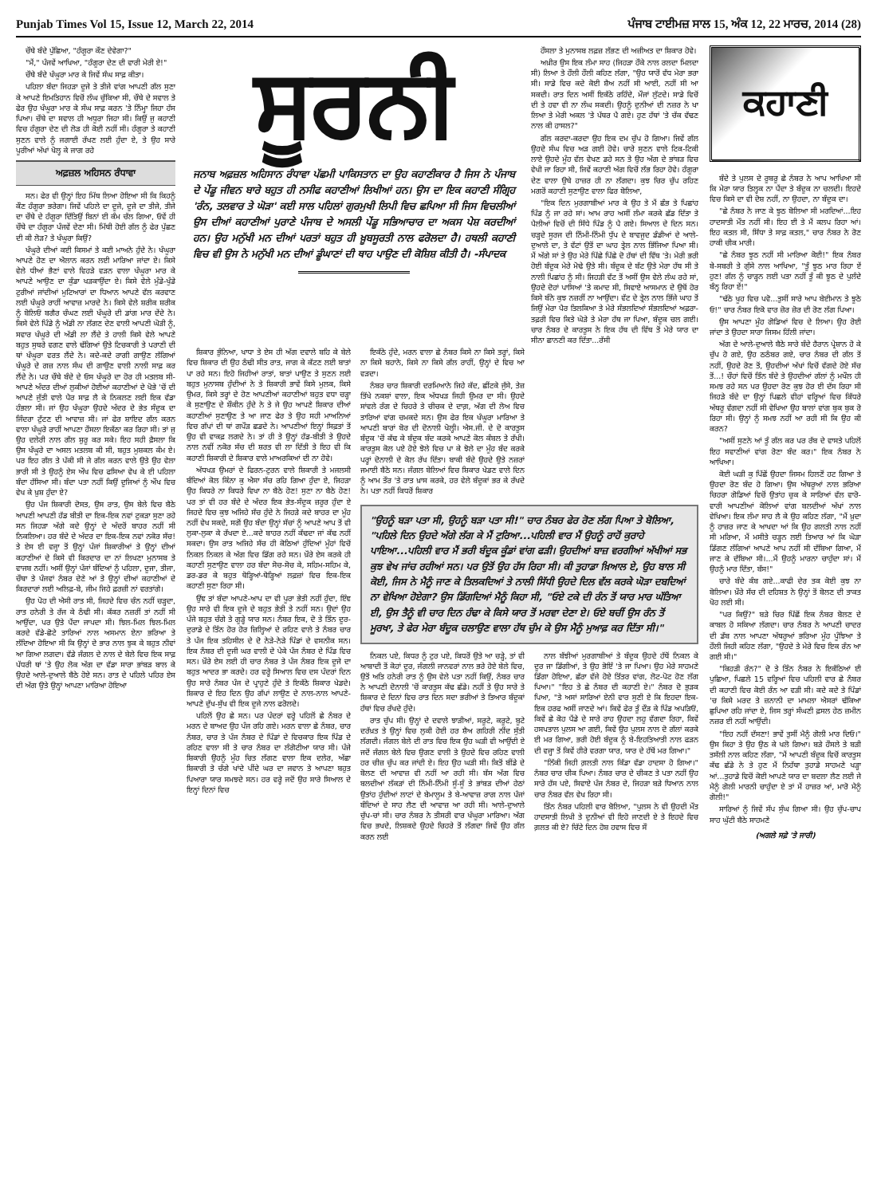Punjab Times Vol 15, Issue 12, March 22, 2014 ਪੰਜਾਬ ਟਾਈਮਜ਼ ਸਾਲ 15, ਅੰਕ 12, 22 ਮਾਰਚ, 2014 (28)
ਚੌਥੇ ਬੰਦੇ ਪੁੱਛਿਆ, "ਹੰਗੂਰਾ ਕੌਣ ਦੇਵੇਗਾ?"
"ਮੈਂ," ਪੰਜਵੇਂ ਆਖਿਆ, "ਹੰਗੂਰਾ ਦੇਣ ਦੀ ਵਾਰੀ ਮੇਰੀ ਏ!"
ਚੌਥੇ ਬੰਦੇ ਖੰਘੂਰਾ ਮਾਰ ਕੇ ਜਿਵੇਂ ਸੰਘ ਸਾਫ਼ ਕੀਤਾ।
ਪਹਿਲਾ ਬੰਦਾ ਜਿਹੜਾ ਦੂਜੇ ਤੇ ਤੀਜੇ ਵਾਂਗ ਆਪਣੀ ਗੱਲ ਸੁਣਾ ਕੇ ਆਪਣੇ ਇਮਤਿਹਾਨ ਵਿਚੋਂ ਲੰਘ ਚੁੱਕਿਆ ਸੀ, ਚੌਥੇ ਦੇ ਸਵਾਲ ਤੇ ਫੇਰ ਉਹ ਖੰਘੂਰਾ ਮਾਰ ਕੇ ਸੰਘ ਸਾਫ਼ ਕਰਨ 'ਤੇ ਨਿੰਮ੍ਹਾ ਜਿਹਾ ਹੱਸ ਪਿਆ। ਚੌਥੇ ਦਾ ਸਵਾਲ ਹੀ ਅਧੂਰਾ ਜਿਹਾ ਸੀ। ਕਿਉਂ ਜੁ ਕਹਾਣੀ ਵਿਚ ਹੰਗੂਰਾ ਦੇਣ ਦੀ ਲੋੜ ਹੀ ਕੋਈ ਨਹੀਂ ਸੀ। ਹੰਗੂਰਾ ਤੇ ਕਹਾਣੀ ਸੁਣਨ ਵਾਲੇ ਨੂੰ ਜਗਾਈ ਰੱਖਣ ਲਈ ਹੁੰਦਾ ਏ, ਤੇ ਉਹ ਸਾਰੇ ਪੂਰੀਆਂ ਅੱਖਾਂ ਖੋਲ੍ਹ ਕੇ ਜਾਗ ਰਹੇ
ਅਫ਼ਜ਼ਲ ਅਹਿਸਨ ਰੰਧਾਵਾ
ਸਨ। ਫੇਰ ਵੀ ਉਨ੍ਹਾਂ ਇਹ ਮਿੱਥ ਲਿਆ ਹੋਇਆ ਸੀ ਕਿ ਕਿਹਨੂੰ ਕੌਣ ਹੰਗੂਰਾ ਭਰੇਗਾ। ਜਿਵੇਂ ਪਹਿਲੇ ਦਾ ਦੂਜੇ, ਦੂਜੇ ਦਾ ਤੀਜੇ, ਤੀਜੇ ਦਾ ਚੌਥੇ ਦੇ ਹੰਗੂਰਾ ਦਿੱਤਿਉਂ ਬਿਨਾਂ ਈ ਕੰਮ ਚੱਲ ਗਿਆ, ਓਵੇਂ ਹੀ ਚੌਥੇ ਦਾ ਹੰਗੂਰਾ ਪੰਜਵੇਂ ਦੇਣਾ ਸੀ। ਮਿੱਥੀ ਹੋਈ ਗੱਲ ਨੂੰ ਫੇਰ ਪੁੱਛਣ ਦੀ ਕੀ ਲੋੜ? ਤੇ ਖੰਘੂਰਾ ਕਿਉਂ?
ਖੰਘੂਰੇ ਦੀਆਂ ਕਈ ਕਿਸਮਾਂ ਤੇ ਕਈ ਮਾਅਨੇ ਹੁੰਦੇ ਨੇ। ਖੰਘੂਰਾ ਆਪਣੇ ਹੋਣ ਦਾ ਐਲਾਨ ਕਰਨ ਲਈ ਮਾਰਿਆ ਜਾਂਦਾ ਏ। ਕਿਸੇ ਵੇਲੇ ਧੀਆਂ ਭੈਣਾਂ ਵਾਲੇ ਵਿਹੜੇ ਵੜਨ ਵਾਲਾ ਖੰਘੂਰਾ ਮਾਰ ਕੇ ਆਪਣੇ ਆਉਣ ਦਾ ਕੁੰਡਾ ਖੜਕਾਉਂਦਾ ਏ। ਕਿਸੇ ਵੇਲੇ ਮੁੰਡੇ-ਖੁੰਡੇ ਟੁਰੀਆਂ ਜਾਂਦੀਆਂ ਮੁਟਿਆਰਾਂ ਦਾ ਧਿਆਨ ਆਪਣੇ ਵੱਲ ਕਰਵਾਣ ਲਈ ਖੰਘੂਰੇ ਰਾਹੀਂ ਆਵਾਜ਼ ਮਾਰਦੇ ਨੇ। ਕਿਸੇ ਵੇਲੇ ਸ਼ਰੀਕ ਸ਼ਰੀਕ ਨੂੰ ਬੋਲਿਓਂ ਬਗੈਰ ਚੰਘਣ ਲਈ ਖੰਘੂਰੇ ਦੀ ਡਾਂਗ ਮਾਰ ਦੇਂਦੇ ਨੇ। ਕਿਸੇ ਵੇਲੇ ਪਿੰਡੇ ਨੂੰ ਅੱਡੀ ਨਾ ਲੱਗਣ ਦੇਣ ਵਾਲੀ ਆਪਣੀ ਘੋੜੀ ਨੂੰ, ਸਵਾਰ ਖੰਘੂਰੇ ਦੀ ਅੱਡੀ ਲਾ ਲੈਂਦੇ ਤੇ ਹਾਲੀ ਕਿਸੇ ਵੇਲੇ ਆਪਣੇ ਬਹੁਤ ਸੁਥਰੇ ਵਗਣ ਵਾਲੇ ਢੱਗਿਆਂ ਉਤੇ ਟਿਚਕਾਰੀ ਤੇ ਪਰਾਣੀ ਦੀ ਥਾਂ ਖੰਘੂਰਾ ਵਰਤ ਲੈਂਦੇ ਨੇ। ਕਦੇ-ਕਦੇ ਰਾਗੀ ਗਾਉਣ ਲੱਗਿਆਂ ਖੰਘੂਰੇ ਦੇ ਗਜ਼ ਨਾਲ ਸੰਘ ਦੀ ਗਾਉਣ ਵਾਲੀ ਨਾਲੀ ਸਾਫ਼ ਕਰ ਲੈਂਦੇ ਨੇ। ਪਰ ਚੌਥੇ ਬੰਦੇ ਦੇ ਓਸ ਖੰਘੂਰੇ ਦਾ ਹੋਰ ਹੀ ਮਤਲਬ ਸੀ-ਆਪਣੇ ਅੰਦਰ ਦੀਆਂ ਲੁਕੀਆਂ ਹੋਈਆਂ ਕਹਾਣੀਆਂ ਦੇ ਖੋਭੇ 'ਚੋਂ ਦੀ ਆਪਣੇ ਜੁੱਤੀ ਵਾਲੇ ਪੈਰ ਸਾਫ਼ ਲੈ ਕੇ ਨਿਕਲਣ ਲਈ ਇਕ ਵੱਡਾ ਹੰਭਲਾ ਸੀ। ਜਾਂ ਉਹ ਖੰਘੂਰਾ ਉਹਦੇ ਅੰਦਰ ਦੇ ਭੇਤ ਸੰਦੂਕ ਦਾ ਜਿੰਦਰਾ ਟੁੱਟਣ ਦੀ ਆਵਾਜ਼ ਸੀ। ਜਾਂ ਫੇਰ ਸ਼ਾਇਦ ਗੱਲ ਕਰਨ ਵਾਲਾ ਖੰਘੂਰੇ ਰਾਹੀਂ ਆਪਣਾ ਹੌਸਲਾ ਇਕੱਠਾ ਕਰ ਰਿਹਾ ਸੀ। ਤਾਂ ਜੁ ਉਹ ਦਲੇਰੀ ਨਾਲ ਗੱਲ ਸ਼ੁਰੂ ਕਰ ਸਕੇ। ਇਹ ਸਹੀ ਫ਼ੈਸਲਾ ਕਿ ਉਸ ਖੰਘੂਰੇ ਦਾ ਅਸਲ ਮਤਲਬ ਕੀ ਸੀ, ਬਹੁਤ ਮੁਸ਼ਕਲ ਕੰਮ ਏ। ਪਰ ਇਹ ਗੱਲ ਤੇ ਪੱਕੀ ਸੀ ਜੇ ਗੱਲ ਕਰਨ ਵਾਲੇ ਉਤੇ ਉਹ ਵੇਲਾ ਭਾਰੀ ਸੀ ਤੇ ਉਹਨੂੰ ਏਸ ਔਖ ਵਿਚ ਫਸਿਆ ਵੇਖ ਕੇ ਈ ਪਹਿਲਾ ਬੰਦਾ ਹੱਸਿਆ ਸੀ। ਬੰਦਾ ਪਤਾ ਨਹੀਂ ਕਿਉਂ ਦੂਜਿਆਂ ਨੂੰ ਔਖ ਵਿਚ ਵੇਖ ਕੇ ਖ਼ੁਸ਼ ਹੁੰਦਾ ਏ?
ਉਹ ਪੰਜ ਸ਼ਿਕਾਰੀ ਦੋਸਤ, ਉਸ ਰਾਤ, ਉਸ ਬੇਲੇ ਵਿਚ ਬੈਠੇ ਆਪਣੀ ਆਪਣੀ ਹੱਡ ਬੀਤੀ ਦਾ ਇਕ-ਇਕ ਨਵਾਂ ਟੁਕੜਾ ਸੁਣਾ ਰਹੇ ਸਨ ਜਿਹੜਾ ਅੱਗੇ ਕਦੇ ਉਨ੍ਹਾਂ ਦੇ ਅੰਦਰੋਂ ਬਾਹਰ ਨਹੀਂ ਸੀ ਨਿਕਲਿਆ। ਹਰ ਬੰਦੇ ਦੇ ਅੰਦਰ ਦਾ ਇਕ-ਇਕ ਨਵਾਂ ਨਕੋਰ ਸੱਚ! ਤੇ ਏਸ ਈ ਵਜ੍ਹਾ ਤੋਂ ਉਨ੍ਹਾਂ ਪੰਜਾਂ ਸ਼ਿਕਾਰੀਆਂ ਤੇ ਉਨ੍ਹਾਂ ਦੀਆਂ ਕਹਾਣੀਆਂ ਦੇ ਕਿਸੇ ਵੀ ਕਿਰਦਾਰ ਦਾ ਨਾਂ ਲਿਖਣਾ ਮੁਨਾਸਬ ਤੇ ਵਾਜਬ ਨਹੀਂ। ਅਸੀਂ ਉਨ੍ਹਾਂ ਪੰਜਾਂ ਬੰਦਿਆਂ ਨੂੰ ਪਹਿਲਾ, ਦੂਜਾ, ਤੀਜਾ, ਚੌਥਾ ਤੇ ਪੰਜਵਾਂ ਨੰਬਰ ਦੇਣੇ ਆਂ ਤੇ ਉਨ੍ਹਾਂ ਦੀਆਂ ਕਹਾਣੀਆਂ ਦੇ ਕਿਰਦਾਰਾਂ ਲਈ ਅਲਿਫ਼-ਬੇ, ਜੀਮ ਜਿਹੇ ਫ਼ਰਜ਼ੀ ਨਾਂ ਵਰਤਾਂਗੇ।
ਉਹ ਪੋਹ ਦੀ ਐਸੀ ਰਾਤ ਸੀ, ਜਿਹਦੇ ਵਿਚ ਚੰਨ ਨਹੀਂ ਚੜ੍ਹਦਾ, ਰਾਤ ਹਨੇਰੀ ਤੇ ਰੱਜ ਕੇ ਠੰਢੀ ਸੀ। ਕੱਕਰ ਨਜ਼ਰੀਂ ਤਾਂ ਨਹੀਂ ਸੀ ਆਉਂਦਾ, ਪਰ ਉਤੇ ਪੈਂਦਾ ਜਾਪਦਾ ਸੀ। ਝਿਲ-ਮਿਲ ਝਿਲ-ਮਿਲ ਕਰਦੇ ਵੱਡੇ-ਛੋਟੇ ਤਾਰਿਆਂ ਨਾਲ ਅਸਮਾਨ ਏਨਾ ਭਰਿਆ ਤੇ ਲੱਦਿਆ ਹੋਇਆ ਸੀ ਕਿ ਉਨ੍ਹਾਂ ਦੇ ਭਾਰ ਨਾਲ ਝੁਕ ਕੇ ਬਹੁਤ ਨੀਵਾਂ ਆ ਗਿਆ ਲਗਦਾ। ਵੱਡੇ ਜੰਗਲ ਦੇ ਨਾਲ ਦੇ ਬੇਲੇ ਵਿਚ ਇਕ ਸਾਫ਼ ਪੱਧਰੀ ਥਾਂ 'ਤੇ ਉਹ ਲੋਕ ਅੱਗ ਦਾ ਵੱਡਾ ਸਾਰਾ ਭਾਂਬੜ ਬਾਲ ਕੇ ਉਹਦੇ ਆਲੇ-ਦੁਆਲੇ ਬੈਠੇ ਹੋਏ ਸਨ। ਰਾਤ ਦੇ ਪਹਿਲੇ ਪਹਿਰ ਏਸ ਦੀ ਅੱਗ ਉਤੇ ਉਨ੍ਹਾਂ ਆਪਣਾ ਮਾਰਿਆ ਹੋਇਆ
ਸੂਰਨੀ
ਜਨਾਬ ਅਫ਼ਜ਼ਲ ਅਹਿਸਾਨ ਰੰਧਾਵਾ ਪੱਛਮੀ ਪਾਕਿਸਤਾਨ ਦਾ ਉਹ ਕਹਾਣੀਕਾਰ ਹੈ ਜਿਸ ਨੇ ਪੰਜਾਬ ਦੇ ਪੇਂਡੂ ਜੀਵਨ ਬਾਰੇ ਬਹੁਤ ਹੀ ਨਸੀਫ ਕਹਾਣੀਆਂ ਲਿਖੀਆਂ ਹਨ। ਉਸ ਦਾ ਇਕ ਕਹਾਣੀ ਸੰਗ੍ਰਿਹ 'ਰੰਨ, ਤਲਵਾਰ ਤੇ ਘੋੜਾ' ਕਈ ਸਾਲ ਪਹਿਲਾਂ ਗੁਰਮੁਖੀ ਲਿਪੀ ਵਿਚ ਛਪਿਆ ਸੀ ਜਿਸ ਵਿਚਲੀਆਂ ਉਸ ਦੀਆਂ ਕਹਾਣੀਆਂ ਪੁਰਾਣੇ ਪੰਜਾਬ ਦੇ ਅਸਲੀ ਪੇਂਡੂ ਸਭਿਆਚਾਰ ਦਾ ਅਕਸ ਪੇਸ਼ ਕਰਦੀਆਂ ਹਨ। ਉਹ ਮਨੁੱਖੀ ਮਨ ਦੀਆਂ ਪਰਤਾਂ ਬਹੁਤ ਹੀ ਖ਼ੂਬਸੂਰਤੀ ਨਾਲ ਫਰੋਲਦਾ ਹੈ। ਹਥਲੀ ਕਹਾਣੀ ਵਿਚ ਵੀ ਉਸ ਨੇ ਮਨੁੱਖੀ ਮਨ ਦੀਆਂ ਡੂੰਘਾਣਾਂ ਦੀ ਥਾਹ ਪਾਉਣ ਦੀ ਕੋਸ਼ਿਸ਼ ਕੀਤੀ ਹੈ। -ਸੰਪਾਦਕ
ਹੌਸਲਾ ਤੇ ਮੁਨਾਸਬ ਲਫ਼ਜ਼ ਲੱਭਣ ਦੀ ਅਜ਼ੀਅਤ ਦਾ ਸ਼ਿਕਾਰ ਹੋਵੇ।
ਅਖ਼ੀਰ ਉਸ ਇਕ ਲੰਮਾ ਸਾਹ (ਜਿਹੜਾ ਹੌਕੇ ਨਾਲ ਰਲਦਾ ਮਿਲਦਾ ਸੀ) ਲਿਆ ਤੇ ਹੌਲੀ ਹੌਲੀ ਕਹਿਣ ਲੱਗਾ, "ਉਹ ਯਾਰੋਂ ਵੱਧ ਮੇਰਾ ਭਰਾ ਸੀ। ਸਾਡੇ ਵਿਚ ਕਦੇ ਕੋਈ ਸ਼ੈਅ ਨਹੀਂ ਸੀ ਆਈ, ਨਹੀਂ ਸੀ ਆ ਸਕਦੀ। ਰਾਤ ਦਿਨ ਅਸੀਂ ਇਕੱਠੇ ਰਹਿੰਦੇ, ਮੌਜਾਂ ਲੁੱਟਦੇ। ਸਾਡੇ ਵਿਚੋਂ ਦੀ ਤੇ ਹਵਾ ਵੀ ਨਾ ਲੰਘ ਸਕਦੀ। ਉਹਨੂੰ ਦੁਨੀਆਂ ਦੀ ਨਜ਼ਰ ਨੇ ਖਾ ਲਿਆ ਤੇ ਮੇਰੀ ਅਕਲ 'ਤੇ ਪੱਥਰ ਪੈ ਗਏ। ਹੁਣ ਹੱਥਾਂ 'ਤੇ ਚੱਕ ਵੱਢਣ ਨਾਲ ਕੀ ਹਾਸਲ?"
ਗੱਲ ਕਰਦਾ-ਕਰਦਾ ਉਹ ਇਕ ਦਮ ਚੁੱਪ ਹੋ ਗਿਆ। ਜਿਵੇਂ ਗੱਲ ਉਹਦੇ ਸੰਘ ਵਿਚ ਅੜ ਗਈ ਹੋਵੇ। ਚਾਰੇ ਸੁਣਨ ਵਾਲੇ ਟਿਕ-ਟਿਕੀ ਲਾਏ ਉਹਦੇ ਮੂੰਹ ਵੱਲ ਵੇਖਣ ਡਹੇ ਸਨ ਤੇ ਉਹ ਅੱਗ ਦੇ ਭਾਂਬੜ ਵਿਚ ਵੇਖੀ ਜਾ ਰਿਹਾ ਸੀ, ਜਿਵੇਂ ਕਹਾਣੀ ਅੱਗ ਵਿਚੋਂ ਲੱਭ ਰਿਹਾ ਹੋਵੇ। ਹੰਗੂਰਾ ਦੇਣ ਵਾਲਾ ਉਥੇ ਹਾਜ਼ਰ ਹੀ ਨਾ ਲੱਗਦਾ। ਕੁਝ ਚਿਰ ਚੁੱਪ ਰਹਿਣ ਮਗਰੋਂ ਕਹਾਣੀ ਸੁਣਾਉਣ ਵਾਲਾ ਫਿਰ ਬੋਲਿਆ,
"ਇਕ ਦਿਨ ਮੁਰਗਾਬੀਆਂ ਮਾਰ ਕੇ ਉਹ ਤੇ ਮੈਂ ਛੰਭ ਤੇ ਪਿਛਾਂਹ ਪਿੰਡ ਨੂੰ ਜਾ ਰਹੇ ਸਾਂ। ਆਮ ਰਾਹ ਅਸੀਂ ਲੰਮਾ ਕਰਕੇ ਛੱਡ ਦਿੱਤਾ ਤੇ ਪੈਲੀਆਂ ਵਿਚੋਂ ਦੀ ਸਿੱਧੇ ਪਿੰਡ ਨੂੰ ਪੈ ਗਏ। ਸਿਆਲ ਦੇ ਦਿਨ ਸਨ। ਚੜ੍ਹਦੇ ਸੂਰਜ ਦੀ ਨਿੰਮੀ-ਨਿੰਮੀ ਧੁੱਪ ਦੇ ਬਾਵਜੂਦ ਡੰਡੀਆਂ ਦੇ ਆਲੇ-ਦੁਆਲੇ ਦਾ, ਤੇ ਵੱਟਾਂ ਉਤੋਂ ਦਾ ਘਾਹ ਤ੍ਰੇਲ ਨਾਲ ਭਿੱਜਿਆ ਪਿਆ ਸੀ। ਮੈਂ ਅੱਗੇ ਸਾਂ ਤੇ ਉਹ ਮੇਰੇ ਪਿੱਛੇ ਪਿੱਛੇ ਦੋ ਹੱਥਾਂ ਦੀ ਵਿੱਥ 'ਤੇ। ਮੇਰੀ ਭਰੀ ਹੋਈ ਬੰਦੂਕ ਮੇਰੇ ਮੋਢੇ ਉਤੇ ਸੀ। ਬੰਦੂਕ ਦੇ ਬੱਟ ਉਤੇ ਮੇਰਾ ਹੱਥ ਸੀ ਤੇ ਨਾਲੀ ਪਿਛਾਂਹ ਨੂੰ ਸੀ। ਜਿਹੜੀ ਵੱਟ ਤੋਂ ਅਸੀਂ ਉਸ ਵੇਲੇ ਲੰਘ ਰਹੇ ਸਾਂ, ਉਹਦੇ ਦੋਹਾਂ ਪਾਸਿਆਂ 'ਤੇ ਕਮਾਦ ਸੀ, ਸਿਵਾਏ ਆਸਮਾਨ ਦੇ ਉਥੋਂ ਹੋਰ ਕਿਸੇ ਬੰਨੇ ਕੁਝ ਨਜ਼ਰੀਂ ਨਾ ਆਉਂਦਾ। ਵੱਟ ਦੇ ਤ੍ਰੇਲ ਨਾਲ ਭਿੱਜੇ ਘਾਹ ਤੋਂ ਜਿਉਂ ਮੇਰਾ ਪੈਰ ਤਿਲਕਿਆ ਤੇ ਮੇਰੇ ਸੰਭਲਦਿਆਂ ਸੰਭਲਦਿਆਂ ਅਫ਼ਰਾ-ਤਫ਼ਰੀ ਵਿਚ ਕਿਤੇ ਘੋੜੇ ਤੇ ਮੇਰਾ ਹੱਥ ਜਾ ਪਿਆ, ਬੰਦੂਕ ਚਲ ਗਈ। ਚਾਰ ਨੰਬਰ ਦੇ ਕਾਰਤੂਸ ਨੇ ਇਕ ਹੱਥ ਦੀ ਵਿੱਥ ਤੋਂ ਮੇਰੇ ਯਾਰ ਦਾ ਸੀਨਾ ਛਾਨਣੀ ਕਰ ਦਿੱਤਾ...ਰੱਸੀ
ਸ਼ਿਕਾਰ ਭੁੰਨਿਆ, ਖਾਧਾ ਤੇ ਏਸ ਹੀ ਅੱਗ ਦਵਾਲੇ ਬਹਿ ਕੇ ਬੇਲੇ ਵਿਚ ਸ਼ਿਕਾਰ ਦੀ ਉਹ ਠੰਢੀ ਸੀਤ ਰਾਤ, ਜਾਗ ਕੇ ਕੱਟਣ ਲਈ ਬਾਤਾਂ ਪਾ ਰਹੇ ਸਨ। ਇਹੋ ਜਿਹੀਆਂ ਰਾਤਾਂ, ਬਾਤਾਂ ਪਾਉਣ ਤੇ ਸੁਣਨ ਲਈ ਬਹੁਤ ਮੁਨਾਸਬ ਹੁੰਦੀਆਂ ਨੇ ਤੇ ਸ਼ਿਕਾਰੀ ਭਾਵੇਂ ਕਿਸੇ ਮੁਲਕ, ਕਿਸੇ ਉਮਰ, ਕਿਸੇ ਤਰ੍ਹਾਂ ਦੇ ਹੋਣ ਆਪਣੀਆਂ ਕਹਾਣੀਆਂ ਬਹੁਤ ਵਧਾ ਚੜ੍ਹਾ ਕੇ ਸੁਣਾਉਣ ਦੇ ਸ਼ੌਕੀਨ ਹੁੰਦੇ ਨੇ ਤੇ ਜੇ ਉਹ ਆਪਣੇ ਸ਼ਿਕਾਰ ਦੀਆਂ ਕਹਾਣੀਆਂ ਸੁਣਾਉਣ ਤੇ ਆ ਜਾਣ ਫੇਰ ਤੇ ਉਹ ਸਹੀ ਮਾਅਨਿਆਂ ਵਿਚ ਗੱਪਾਂ ਦੀ ਥਾਂ ਗਪੌੜ ਛਡਦੇ ਨੇ। ਆਪਣੀਆਂ ਇਨ੍ਹਾਂ ਸਿਫ਼ਤਾਂ ਤੋਂ ਉਹ ਵੀ ਵਾਕਫ਼ ਲਗਦੇ ਨੇ। ਤਾਂ ਹੀ ਤੇ ਉਨ੍ਹਾਂ ਹੱਡ-ਬੀਤੀ ਤੇ ਉਹਦੇ ਨਾਲ ਨਵੀਂ ਨਕੋਰ ਸੱਚ ਦੀ ਸ਼ਰਤ ਵੀ ਲਾ ਦਿੱਤੀ ਤੇ ਇਹ ਵੀ ਕਿ ਕਹਾਣੀ ਸ਼ਿਕਾਰੀ ਦੇ ਸ਼ਿਕਾਰ ਵਾਲੇ ਮਾਅਰਕਿਆਂ ਦੀ ਨਾ ਹੋਵੇ।
ਅੱਧਖੜ ਉਮਰਾਂ ਦੇ ਫਿਰਨ-ਟੁਰਨ ਵਾਲੇ ਸ਼ਿਕਾਰੀ ਤੇ ਮਜਲਸੀ ਬੰਦਿਆਂ ਕੋਲ ਕਿੰਨਾ ਕੁ ਐਸਾ ਸੱਚ ਰਹਿ ਗਿਆ ਹੁੰਦਾ ਏ, ਜਿਹੜਾ ਉਹ ਕਿਧਰੇ ਨਾ ਕਿਧਰੇ ਵਿਖਾ ਨਾ ਬੈਠੇ ਹੋਣ! ਸੁਣਾ ਨਾ ਬੈਠੇ ਹੋਣ! ਪਰ ਤਾਂ ਵੀ ਹਰ ਬੰਦੇ ਦੇ ਅੰਦਰ ਇਕ ਭੇਤ-ਸੰਦੂਕ ਜ਼ਰੂਰ ਹੁੰਦਾ ਏ ਜਿਹਦੇ ਵਿਚ ਕੁਝ ਅਜਿਹੇ ਸੱਚ ਹੁੰਦੇ ਨੇ ਜਿਹੜੇ ਕਦੇ ਬਾਹਰ ਦਾ ਮੂੰਹ ਨਹੀਂ ਵੇਖ ਸਕਦੇ, ਸਗੋਂ ਉਹ ਬੰਦਾ ਉਨ੍ਹਾਂ ਸੱਚਾਂ ਨੂੰ ਆਪਣੇ ਆਪ ਤੋਂ ਵੀ ਲੁਕਾ-ਲੁਕਾ ਕੇ ਰੱਖਦਾ ਏ...ਕਦੇ ਬਾਹਰ ਨਹੀਂ ਕੱਢਦਾ ਜਾਂ ਕੱਢ ਨਹੀਂ ਸਕਦਾ। ਉਸ ਰਾਤ ਅਜਿਹੇ ਸੱਚ ਹੀ ਕੋਠਿਆਂ ਹੁੰਦਿਆਂ ਮੂੰਹਾਂ ਵਿਚੋਂ ਨਿਕਲ ਨਿਕਲ ਕੇ ਅੱਗ ਵਿਚ ਡਿੱਗ ਰਹੇ ਸਨ। ਖ਼ੌਰੇ ਏਸ ਕਰਕੇ ਹੀ ਕਹਾਣੀ ਸੁਣਾਉਣ ਵਾਲਾ ਹਰ ਬੰਦਾ ਸੋਚ-ਸੋਚ ਕੇ, ਸਹਿਮ-ਸਹਿਮ ਕੇ, ਡਰ-ਡਰ ਕੇ ਬਹੁਤ ਥੋੜ੍ਹਿਆਂ-ਥੋੜ੍ਹਿਆਂ ਲਫ਼ਜ਼ਾਂ ਵਿਚ ਇਕ-ਇਕ ਕਹਾਣੀ ਸੁਣਾ ਰਿਹਾ ਸੀ।
ਉਂਞ ਤਾਂ ਬੰਦਾ ਆਪਣੇ-ਆਪ ਦਾ ਵੀ ਪੂਰਾ ਭੇਤੀ ਨਹੀਂ ਹੁੰਦਾ, ਇੰਞ ਉਹ ਸਾਰੇ ਵੀ ਇਕ ਦੂਜੇ ਦੇ ਬਹੁਤ ਭੇਤੀ ਤੇ ਨਹੀਂ ਸਨ। ਉਦਾਂ ਉਹ ਪੰਜੇ ਬਹੁਤ ਚੰਗੇ ਤੇ ਗੂੜ੍ਹੇ ਯਾਰ ਸਨ। ਨੰਬਰ ਇਕ, ਦੋ ਤੇ ਤਿੰਨ ਦੂਰ-ਦੁਰਾਡੇ ਦੇ ਤਿੰਨ ਹੋਰ ਹੋਰ ਜ਼ਿਲ੍ਹਿਆਂ ਦੇ ਰਹਿਣ ਵਾਲੇ ਤੇ ਨੰਬਰ ਚਾਰ ਤੇ ਪੰਜ ਇਕ ਤਹਿਸੀਲ ਦੇ ਦੋ ਨੇੜੇ-ਨੇੜੇ ਪਿੰਡਾਂ ਦੇ ਵਸਨੀਕ ਸਨ। ਇਕ ਨੰਬਰ ਦੀ ਦੂਜੀ ਘਰ ਵਾਲੀ ਦੇ ਪੇਕੇ ਪੰਜ ਨੰਬਰ ਦੇ ਪਿੰਡ ਵਿਚ ਸਨ। ਖ਼ੌਰੇ ਏਸ ਲਈ ਹੀ ਚਾਰ ਨੰਬਰ ਤੇ ਪੰਜ ਨੰਬਰ ਇਕ ਦੂਜੇ ਦਾ ਬਹੁਤ ਆਦਰ ਭਾ ਕਰਦੇ। ਹਰ ਵਰ੍ਹੇ ਸਿਆਲ ਵਿਚ ਦਸ ਪੰਦਰਾਂ ਦਿਨ ਉਹ ਸਾਰੇ ਨੰਬਰ ਪੰਜ ਦੇ ਪ੍ਰਾਹੁਣੇ ਹੁੰਦੇ ਤੇ ਇਕੱਠੇ ਸ਼ਿਕਾਰ ਖੇਡਦੇ। ਸ਼ਿਕਾਰ ਦੇ ਇਹ ਦਿਨ ਉਹ ਗੱਪਾਂ ਲਾਉਣ ਦੇ ਨਾਲ-ਨਾਲ ਆਪਣੇ-ਆਪਣੇ ਦੁੱਖ-ਸੁੱਖ ਵੀ ਇਕ ਦੂਜੇ ਨਾਲ ਫਰੋਲਦੇ।
ਪਹਿਲੋਂ ਉਹ ਛੇ ਸਨ। ਪਰ ਪੰਦਰਾਂ ਵਰ੍ਹੇ ਪਹਿਲੋਂ ਛੇ ਨੰਬਰ ਦੇ ਮਰਨ ਦੇ ਬਾਅਦ ਉਹ ਪੰਜ ਰਹਿ ਗਏ। ਮਰਨ ਵਾਲਾ ਛੇ ਨੰਬਰ, ਚਾਰ ਨੰਬਰ, ਚਾਰ ਤੇ ਪੰਜ ਨੰਬਰ ਦੇ ਪਿੰਡਾਂ ਦੇ ਵਿਚਕਾਰ ਇਕ ਪਿੰਡ ਦੇ ਰਹਿਣ ਵਾਲਾ ਸੀ ਤੇ ਚਾਰ ਨੰਬਰ ਦਾ ਲੰਗੋਟੀਆ ਯਾਰ ਸੀ। ਪੰਜੇ ਸ਼ਿਕਾਰੀ ਉਹਨੂੰ ਮੂੰਹ ਚਿਤ ਲੱਗਣ ਵਾਲਾ ਇਕ ਦਲੇਰ, ਅੱਛਾ ਸ਼ਿਕਾਰੀ ਤੇ ਚੰਗੇ ਖਾਂਦੇ ਪੀਂਦੇ ਘਰ ਦਾ ਜਵਾਨ ਤੇ ਆਪਣਾ ਬਹੁਤ ਪਿਆਰਾ ਯਾਰ ਸਮਝਦੇ ਸਨ। ਹਰ ਵਰ੍ਹੇ ਜਦੋਂ ਉਹ ਸਾਰੇ ਸਿਆਲ ਦੇ ਇਨ੍ਹਾਂ ਦਿਨਾਂ ਵਿਚ
ਇਕੱਠੇ ਹੁੰਦੇ, ਮਰਨ ਵਾਲਾ ਛੇ ਨੰਬਰ ਕਿਸੇ ਨਾ ਕਿਸੇ ਤਰ੍ਹਾਂ, ਕਿਸੇ ਨਾ ਕਿਸੇ ਬਹਾਨੇ, ਕਿਸੇ ਨਾ ਕਿਸੇ ਗੱਲ ਰਾਹੀਂ, ਉਨ੍ਹਾਂ ਦੇ ਵਿਚ ਆ ਵੜਦਾ।
ਨੰਬਰ ਚਾਰ ਸ਼ਿਕਾਰੀ ਦਰਮਿਆਨੇ ਜਿਹੇ ਕੱਦ, ਛੀਂਟਕੇ ਜੁੱਸੇ, ਤੇਜ਼ ਤਿੱਖੇ ਨਕਸ਼ਾਂ ਵਾਲਾ, ਇਕ ਅੱਧਖੜ ਜਿਹੀ ਉਮਰ ਦਾ ਸੀ। ਉਹਦੇ ਸਾਂਵਲੇ ਰੰਗ ਦੇ ਚਿਹਰੇ ਤੇ ਚੀਚਕ ਦੇ ਦਾਗ਼, ਅੱਗ ਦੀ ਲੋਅ ਵਿਚ ਤਾਰਿਆਂ ਵਾਂਗ ਚਮਕਦੇ ਸਨ। ਉਸ ਫੇਰ ਇਕ ਖੰਘੂਰਾ ਮਾਰਿਆ ਤੇ ਆਪਣੀ ਬਾਰਾਂ ਬੋਰ ਦੀ ਦੋਨਾਲੀ ਖੋਲ੍ਹੀ। ਐਸ.ਜੀ. ਦੇ ਦੋ ਕਾਰਤੂਸ ਬੰਦੂਕ 'ਚੋਂ ਕੱਢ ਕੇ ਬੰਦੂਕ ਬੰਦ ਕਰਕੇ ਆਪਣੇ ਕੋਲ ਕੰਬਲ ਤੇ ਰੱਖੀ। ਕਾਰਤੂਸ ਕੋਲ ਪਏ ਹੋਏ ਝੋਲੇ ਵਿਚ ਪਾ ਕੇ ਝੋਲੇ ਦਾ ਮੂੰਹ ਬੰਦ ਕਰਕੇ ਪਰ੍ਹਾਂ ਦੋਨਾਲੀ ਦੇ ਕੋਲ ਰੱਖ ਦਿੱਤਾ। ਬਾਕੀ ਬੰਦੇ ਉਹਦੇ ਉਤੇ ਨਜ਼ਰਾਂ ਜਮਾਈ ਬੈਠੇ ਸਨ। ਜੰਗਲ ਬੇਲਿਆਂ ਵਿਚ ਸ਼ਿਕਾਰ ਖੇਡਣ ਵਾਲੇ ਦਿਨ ਨੂੰ ਆਮ ਤੌਰ 'ਤੇ ਰਾਤ ਖ਼ਾਸ ਕਰਕੇ, ਹਰ ਵੇਲੇ ਬੰਦੂਕਾਂ ਭਰ ਕੇ ਰੱਖਦੇ ਨੇ। ਪਤਾ ਨਹੀਂ ਕਿਧਰੋਂ ਸ਼ਿਕਾਰ
"ਉਹਨੂੰ ਬੜਾ ਪਤਾ ਸੀ, ਉਹਨੂੰ ਬੜਾ ਪਤਾ ਸੀ!" ਚਾਰ ਨੰਬਰ ਫੇਰ ਰੋਣ ਲੱਗ ਪਿਆ ਤੇ ਬੋਲਿਆ, "ਪਹਿਲੇ ਦਿਨ ਉਹਦੇ ਅੱਗੇ ਲੱਗ ਕੇ ਮੈਂ ਟੁਰਿਆ...ਪਹਿਲੀ ਵਾਰ ਮੈਂ ਉਹਨੂੰ ਰਾਹੋਂ ਕੁਰਾਹੇ ਪਾਇਆ...ਪਹਿਲੀ ਵਾਰ ਮੈਂ ਭਰੀ ਬੰਦੂਕ ਕੂੰਡਾਂ ਵਾਂਗ ਫੜੀ। ਉਹਦੀਆਂ ਬਾਜ਼ ਵਰਗੀਆਂ ਅੱਖੀਆਂ ਸਭ ਕੁਝ ਵੇਖ ਜਾਂਚ ਰਹੀਆਂ ਸਨ। ਪਰ ਉਤੋਂ ਉਹ ਹੱਸ ਰਿਹਾ ਸੀ। ਕੀ ਤੁਹਾਡਾ ਖ਼ਿਆਲ ਏ, ਉਹ ਬਾਲ ਸੀ ਕੋਈ, ਜਿਸ ਨੇ ਮੈਨੂੰ ਜਾਣ ਕੇ ਤਿਲਕਦਿਆਂ ਤੇ ਨਾਲੀ ਸਿੱਧੀ ਉਹਦੇ ਦਿਲ ਵੱਲ ਕਰਕੇ ਘੋੜਾ ਦਬਦਿਆਂ ਨਾ ਵੇਖਿਆ ਹੋਏਗਾ? ਉਸ ਡਿੱਗਦਿਆਂ ਮੈਨੂੰ ਕਿਹਾ ਸੀ, "ਓਏ ਟਕੇ ਦੀ ਰੰਨ ਤੋਂ ਯਾਰ ਮਾਰ ਘੱਤਿਆ ਈ, ਉਸ ਤੈਨੂੰ ਵੀ ਚਾਰ ਦਿਨ ਹੰਢਾ ਕੇ ਕਿਸੇ ਯਾਰ ਤੋਂ ਮਰਵਾ ਦੇਣਾ ਏ। ਓਏ ਬਚੀਂ ਉਸ ਰੰਨ ਤੋਂ ਮੂਰਖਾ, ਤੇ ਫੇਰ ਮੇਰਾ ਬੰਦੂਕ ਚਲਾਉਣ ਵਾਲਾ ਹੱਥ ਚੁੰਮ ਕੇ ਉਸ ਮੈਨੂੰ ਮੁਆਫ਼ ਕਰ ਦਿੱਤਾ ਸੀ।"
ਨਿਕਲ ਪਏ, ਕਿਧਰ ਨੂੰ ਟੁਰ ਪਏ, ਕਿਧਰੋਂ ਉਤੇ ਆ ਚੜ੍ਹੇ, ਤਾਂ ਵੀ ਆਬਾਦੀ ਤੋਂ ਕੋਹਾਂ ਦੂਰ, ਜੰਗਲੀ ਜਾਨਵਰਾਂ ਨਾਲ ਭਰੇ ਹੋਏ ਬੇਲੇ ਵਿਚ, ਉਤੋਂ ਅਤਿ ਹਨੇਰੀ ਰਾਤ ਨੂੰ ਉਸ ਵੇਲੇ ਪਤਾ ਨਹੀਂ ਕਿਉਂ, ਨੰਬਰ ਚਾਰ ਨੇ ਆਪਣੀ ਦੋਨਾਲੀ 'ਚੋਂ ਕਾਰਤੂਸ ਕੱਢ ਛੱਡੇ। ਨਹੀਂ ਤੇ ਉਹ ਸਾਰੇ ਤੇ ਸ਼ਿਕਾਰ ਦੇ ਦਿਨਾਂ ਵਿਚ ਰਾਤ ਦਿਨ ਸਦਾ ਭਰੀਆਂ ਤੇ ਤਿਆਰ ਬੰਦੂਕਾਂ ਹੱਥਾਂ ਵਿਚ ਰੱਖਦੇ ਹੁੰਦੇ।
ਰਾਤ ਚੁੱਪ ਸੀ। ਉਨ੍ਹਾਂ ਦੇ ਦਵਾਲੇ ਝਾੜੀਆਂ, ਸਰੂਟੇ, ਕਰੂਟੇ, ਬੂਟੇ ਦਰੱਖ਼ਤ ਤੇ ਉਨ੍ਹਾਂ ਵਿਚ ਲੁਕੀ ਹੋਈ ਹਰ ਸ਼ੈਅ ਗਹਿਰੀ ਨੀਂਦ ਸੁੱਤੀ ਲੱਗਦੀ। ਜੰਗਲ ਬੇਲੇ ਦੀ ਰਾਤ ਵਿਚ ਇਕ ਉਹ ਘੜੀ ਵੀ ਆਉਂਦੀ ਏ ਜਦੋਂ ਜੰਗਲ ਬੇਲੇ ਵਿਚ ਉਗਣ ਵਾਲੀ ਤੇ ਉਹਦੇ ਵਿਚ ਰਹਿਣ ਵਾਲੀ ਹਰ ਚੀਜ਼ ਚੁੱਪ ਕਰ ਜਾਂਦੀ ਏ। ਇਹ ਉਹ ਘੜੀ ਸੀ। ਕਿਤੋਂ ਬੀਂਡੇ ਦੇ ਬੋਲਣ ਦੀ ਆਵਾਜ਼ ਵੀ ਨਹੀਂ ਆ ਰਹੀ ਸੀ। ਬੱਸ ਅੱਗ ਵਿਚ ਬਲਦੀਆਂ ਲੱਕੜਾਂ ਦੀ ਨਿੰਮੀ-ਨਿੰਮੀ ਸੂੰ-ਸੂੰ ਤੇ ਭਾਂਬੜ ਦੀਆਂ ਹੇਠਾਂ ਉਤਾਂਹ ਹੁੰਦੀਆਂ ਲਾਟਾਂ ਦੇ ਬੇਮਾਲੂਮ ਤੇ ਬੇ-ਆਵਾਜ਼ ਰਾਗ ਨਾਲ ਪੰਜਾਂ ਬੰਦਿਆਂ ਦੇ ਸਾਹ ਲੈਣ ਦੀ ਆਵਾਜ਼ ਆ ਰਹੀ ਸੀ। ਆਲੇ-ਦੁਆਲੇ ਚੁੱਪ-ਚਾਂ ਸੀ। ਚਾਰ ਨੰਬਰ ਨੇ ਤੀਸਰੀ ਵਾਰ ਖੰਘੂਰਾ ਮਾਰਿਆ। ਅੱਗ ਵਿਚ ਭਖਦੇ, ਲਿਸ਼ਕਦੇ ਉਹਦੇ ਚਿਹਰੇ ਤੋਂ ਲੱਗਦਾ ਜਿਵੇਂ ਉਹ ਗੱਲ ਕਰਨ ਲਈ
ਨਾਲ ਬੱਝੀਆਂ ਮੁਰਗਾਬੀਆਂ ਤੇ ਬੰਦੂਕ ਉਹਦੇ ਹੱਥੋਂ ਨਿਕਲ ਕੇ ਦੂਰ ਜਾ ਡਿੱਗੀਆਂ, ਤੇ ਉਹ ਭੋਇੰ 'ਤੇ ਜਾ ਪਿਆ। ਉਹ ਮੇਰੇ ਸਾਹਮਣੇ ਡਿੱਗਾ ਹੋਇਆ, ਛੱਰਾ ਵੱਜੇ ਹੋਏ ਤਿੱਤਰ ਵਾਂਗ, ਲੋਟ-ਪੋਟ ਹੋਣ ਲੱਗ ਪਿਆ।" "ਇਹ ਤੇ ਛੇ ਨੰਬਰ ਦੀ ਕਹਾਣੀ ਏ।" ਨੰਬਰ ਦੋ ਭੁੜਕ ਪਿਆ, "ਤੇ ਅਸਾਂ ਸਾਰਿਆਂ ਏਨੀ ਵਾਰ ਸੁਣੀ ਏ ਕਿ ਇਹਦਾ ਇਕ-ਇਕ ਹਰਫ ਅਸੀਂ ਜਾਣਦੇ ਆਂ। ਕਿਵੇਂ ਫੇਰ ਤੂੰ ਦੌੜ ਕੇ ਪਿੰਡ ਅਪੜਿਓਂ, ਕਿਵੇਂ ਛੇ ਕੋਹ ਪੈਂਡੇ ਦੇ ਸਾਰੇ ਰਾਹ ਉਹਦਾ ਲਹੂ ਵੱਗਦਾ ਰਿਹਾ, ਕਿਵੇਂ ਹਸਪਤਾਲ ਪੁਲਸ ਆ ਗਈ, ਕਿਵੇਂ ਉਹ ਪੁਲਸ ਨਾਲ ਦੋ ਗੱਲਾਂ ਕਰਕੇ ਈ ਮਰ ਗਿਆ, ਭਰੀ ਹੋਈ ਬੰਦੂਕ ਨੂੰ ਬੇ-ਇਹਤਿਆਤੀ ਨਾਲ ਫੜਨ ਦੀ ਵਜ੍ਹਾ ਤੋਂ ਕਿਵੇਂ ਹੀਰੇ ਵਰਗਾ ਯਾਰ, ਯਾਰ ਦੇ ਹੱਥੋਂ ਮਰ ਗਿਆ।"
"ਨਿੱਕੀ ਜਿਹੀ ਗ਼ਲਤੀ ਨਾਲ ਕਿੱਡਾ ਵੱਡਾ ਹਾਦਸਾ ਹੋ ਗਿਆ।" ਨੰਬਰ ਚਾਰ ਚੀਕ ਪਿਆ। ਨੰਬਰ ਚਾਰ ਦੇ ਚੀਕਣ ਤੇ ਪਤਾ ਨਹੀਂ ਉਹ ਸਾਰੇ ਹੱਸ ਪਏ, ਸਿਵਾਏ ਪੰਜ ਨੰਬਰ ਦੇ, ਜਿਹੜਾ ਬੜੇ ਧਿਆਨ ਨਾਲ ਚਾਰ ਨੰਬਰ ਵੱਲ ਵੇਖ ਰਿਹਾ ਸੀ।
ਤਿੰਨ ਨੰਬਰ ਪਹਿਲੀ ਵਾਰ ਬੋਲਿਆ, "ਪੁਲਸ ਨੇ ਵੀ ਉਹਦੀ ਮੌਤ ਹਾਦਸਾਤੀ ਲਿਖੀ ਤੇ ਦੁਨੀਆਂ ਵੀ ਇਹੋ ਜਾਣਦੀ ਏ ਤੇ ਇਹਦੇ ਵਿਚ ਗ਼ਲਤ ਕੀ ਏ? ਚਿੱਟੇ ਦਿਨ ਹੋਸ਼ ਹਵਾਸ ਵਿਚ ਸੌ
ਕਹਾਣੀ
ਬੰਦੇ ਤੇ ਪੁਲਸ ਦੇ ਰੂਬਰੂ ਛੇ ਨੰਬਰ ਨੇ ਆਪ ਆਖਿਆ ਸੀ ਕਿ ਮੇਰਾ ਯਾਰ ਤਿਲ੍ਹਕ ਨਾ ਪੈਂਦਾ ਤੇ ਬੰਦੂਕ ਨਾ ਚਲਦੀ। ਇਹਦੇ ਵਿਚ ਕਿਸੇ ਦਾ ਵੀ ਦੋਸ਼ ਨਹੀਂ, ਨਾ ਉਹਦਾ, ਨਾ ਬੰਦੂਕ ਦਾ।
"ਛੇ ਨੰਬਰ ਨੇ ਜਾਣ ਕੇ ਝੂਠ ਬੋਲਿਆ ਸੀ ਮਰਦਿਆਂ...ਇਹ ਹਾਦਸਾਤੀ ਮੌਤ ਨਹੀਂ ਸੀ। ਇਹ ਈ ਤੇ ਮੈਂ ਕਲਪ ਰਿਹਾ ਆਂ। ਇਹ ਕਤਲ ਸੀ, ਸਿੱਧਾ ਤੇ ਸਾਫ਼ ਕਤਲ," ਚਾਰ ਨੰਬਰ ਨੇ ਰੋਣ ਹਾਕੀ ਚੀਕ ਮਾਰੀ।
"ਛੇ ਨੰਬਰ ਝੂਠ ਨਹੀਂ ਸੀ ਮਾਰਿਆ ਕੋਈ!" ਇਕ ਨੰਬਰ ਬੇ-ਸਬਰੀ ਤੇ ਗੁੱਸੇ ਨਾਲ ਆਖਿਆ, "ਤੂੰ ਝੂਠ ਮਾਰ ਰਿਹਾ ਏਂ ਹੁਣ! ਗੱਲ ਨੂੰ ਚਾੜ੍ਹਨ ਲਈ ਪਤਾ ਨਹੀਂ ਤੂੰ ਕੀ ਝੂਠ ਦੇ ਪੁਲੰਦੇ ਬੰਨ੍ਹ ਰਿਹਾ ਏਂ!"
"ਢੱਠੇ ਖੂਹ ਵਿਚ ਪਵੋ...ਤੁਸੀਂ ਸਾਰੇ ਆਪ ਬੇਈਮਾਨ ਤੇ ਝੂਠੇ ਓ!" ਚਾਰ ਨੰਬਰ ਇਕੋ ਵਾਰ ਜ਼ੋਰ ਜ਼ੋਰ ਦੀ ਰੋਣ ਲੱਗ ਪਿਆ।
ਉਸ ਆਪਣਾ ਮੂੰਹ ਗੋਡਿਆਂ ਵਿਚ ਦੇ ਲਿਆ। ਉਹ ਰੋਈ ਜਾਂਦਾ ਤੇ ਉਹਦਾ ਸਾਰਾ ਜਿਸਮ ਹਿੱਲੀ ਜਾਂਦਾ।
ਅੱਗ ਦੇ ਆਲੇ-ਦੁਆਲੇ ਬੈਠੇ ਸਾਰੇ ਬੰਦੇ ਹੈਰਾਨ ਪ੍ਰੇਸ਼ਾਨ ਹੋ ਕੇ ਚੁੱਪ ਹੋ ਗਏ, ਉਹ ਠਠੰਬਰ ਗਏ, ਚਾਰ ਨੰਬਰ ਦੀ ਗੱਲ ਤੋਂ ਨਹੀਂ, ਉਹਦੇ ਰੋਣ ਤੋਂ, ਉਹਦੀਆਂ ਅੱਖਾਂ ਵਿਚੋਂ ਵੱਗਦੇ ਹੋਏ ਸੱਚ ਤੋਂ...! ਚੌਹਾਂ ਵਿਚੋਂ ਤਿੰਨ ਬੰਦੇ ਤੇ ਉਹਦੀਆਂ ਗੱਲਾਂ ਨੂੰ ਮਖੌਲ ਹੀ ਸਮਝ ਰਹੇ ਸਨ ਪਰ ਉਹਦਾ ਰੋਣ ਕੁਝ ਹੋਰ ਈ ਦੱਸ ਰਿਹਾ ਸੀ ਜਿਹੜੇ ਬੰਦੇ ਦਾ ਉਨ੍ਹਾਂ ਪਿਛਲੇ ਵੀਹਾਂ ਵਰ੍ਹਿਆਂ ਵਿਚ ਕਿੱਧਰੇ ਅੱਥਰੂ ਵੱਗਦਾ ਨਹੀਂ ਸੀ ਵੇਖਿਆ ਉਹ ਬਾਲਾਂ ਵਾਂਗ ਬੁਕ ਬੁਕ ਰੋ ਰਿਹਾ ਸੀ। ਉਨ੍ਹਾਂ ਨੂੰ ਸਮਝ ਨਹੀਂ ਆ ਰਹੀ ਸੀ ਕਿ ਉਹ ਕੀ ਕਰਨ?
"ਅਸੀਂ ਸੁਣਨੇ ਆਂ ਤੂੰ ਗੱਲ ਕਰ ਪਰ ਰੱਬ ਦੇ ਵਾਸਤੇ ਪਹਿਲੋਂ ਇਹ ਸਵਾਣੀਆਂ ਵਾਂਗ ਰੋਣਾ ਬੰਦ ਕਰ।" ਇਕ ਨੰਬਰ ਨੇ ਆਖਿਆ।
ਕੋਈ ਘੜੀ ਕੁ ਪਿੱਛੋਂ ਉਹਦਾ ਜਿਸਮ ਹਿਲਣੋਂ ਹਟ ਗਿਆ ਤੇ ਉਹਦਾ ਰੋਣ ਬੰਦ ਹੋ ਗਿਆ। ਉਸ ਅੱਥਰੂਆਂ ਨਾਲ ਭਰਿਆ ਚਿਹਰਾ ਗੋਡਿਆਂ ਵਿਚੋਂ ਉਤਾਂਹ ਚੁਕ ਕੇ ਸਾਰਿਆਂ ਵੱਲ ਵਾਰੋ-ਵਾਰੀ ਆਪਣੀਆਂ ਕੋਲਿਆਂ ਵਾਂਗ ਬਲਦੀਆਂ ਅੱਖਾਂ ਨਾਲ ਵੇਖਿਆ। ਇਕ ਲੰਮਾ ਸਾਹ ਲੈ ਕੇ ਉਹ ਕਹਿਣ ਲੱਗਾ, "ਮੈਂ ਖ਼ੁਦਾ ਨੂੰ ਹਾਜ਼ਰ ਜਾਣ ਕੇ ਆਖਦਾ ਆਂ ਕਿ ਉਹ ਗਲਤੀ ਨਾਲ ਨਹੀਂ ਸੀ ਮਰਿਆ, ਮੈਂ ਮਸੀਤੇ ਚੜ੍ਹਨ ਲਈ ਤਿਆਰ ਆਂ ਕਿ ਘੋੜਾ ਡਿੱਗਣ ਲੱਗਿਆਂ ਆਪਣੇ ਆਪ ਨਹੀਂ ਸੀ ਦੱਬਿਆ ਗਿਆ, ਮੈਂ ਜਾਣ ਕੇ ਦੱਬਿਆ ਸੀ।...ਮੈਂ ਉਹਨੂੰ ਮਾਰਨਾ ਚਾਹੁੰਦਾ ਸਾਂ। ਮੈਂ ਉਹਨੂੰ ਮਾਰ ਦਿੱਤਾ, ਬੱਸ!"
ਚਾਰੇ ਬੰਦੇ ਕੰਬ ਗਏ...ਕਾਫੀ ਦੇਰ ਤਕ ਕੋਈ ਕੁਝ ਨਾ ਬੋਲਿਆ। ਖ਼ੌਰੇ ਸੱਚ ਦੀ ਦਹਿਸ਼ਤ ਨੇ ਉਨ੍ਹਾਂ ਤੋਂ ਬੋਲਣ ਦੀ ਤਾਕਤ ਖੋਹ ਲਈ ਸੀ।
"ਪਰ ਕਿਉਂ?" ਬੜੇ ਚਿਰ ਪਿੱਛੋਂ ਇਕ ਨੰਬਰ ਬੋਲਣ ਦੇ ਕਾਬਲ ਹੋ ਸਕਿਆ ਲੱਗਦਾ। ਚਾਰ ਨੰਬਰ ਨੇ ਆਪਣੀ ਚਾਦਰ ਦੀ ਡੱਬ ਨਾਲ ਆਪਣਾ ਅੱਥਰੂਆਂ ਭਰਿਆ ਮੂੰਹ ਪੂੰਝਿਆ ਤੇ ਹੌਲੀ ਜਿਹੀ ਕਹਿਣ ਲੱਗਾ, "ਉਹਦੇ ਤੇ ਮੇਰੇ ਵਿਚ ਇਕ ਰੰਨ ਆ ਗਈ ਸੀ।"
"ਕਿਹੜੀ ਰੰਨ?" ਦੋ ਤੇ ਤਿੰਨ ਨੰਬਰ ਨੇ ਇਕੱਠਿਆਂ ਈ ਪੁਛਿਆ, ਪਿਛਲੇ 15 ਵਰ੍ਹਿਆਂ ਵਿਚ ਪਹਿਲੀ ਵਾਰ ਛੇ ਨੰਬਰ ਦੀ ਕਹਾਣੀ ਵਿਚ ਕੋਈ ਰੰਨ ਆ ਵੜੀ ਸੀ। ਕਦੇ ਕਦੇ ਤੇ ਪਿੰਡਾਂ 'ਚ ਕਿਸੇ ਮਰਦ ਤੇ ਜ਼ਨਾਨੀ ਦਾ ਮਾਮਲਾ ਐਸਰਾਂ ਢੱਕਿਆ ਛੁਪਿਆ ਰਹਿ ਜਾਂਦਾ ਏ, ਜਿਸ ਤਰ੍ਹਾਂ ਸੰਘਣੀ ਫ਼ਸਲ ਹੇਠ ਜ਼ਮੀਨ ਨਜ਼ਰ ਈ ਨਹੀਂ ਆਉਂਦੀ।
"ਇਹ ਨਹੀਂ ਦੱਸਣਾ! ਭਾਵੇਂ ਤੁਸੀਂ ਮੈਨੂੰ ਗੋਲੀ ਮਾਰ ਦਿਓ।" ਉਸ ਕਿਹਾ ਤੇ ਉਹ ਉਠ ਕੇ ਖਲੋ ਗਿਆ। ਬੜੇ ਹੌਸਲੇ ਤੇ ਬੜੀ ਤਸੱਲੀ ਨਾਲ ਕਹਿਣ ਲੱਗਾ, "ਮੈਂ ਆਪਣੀ ਬੰਦੂਕ ਵਿਚੋਂ ਕਾਰਤੂਸ ਕੱਢ ਛੱਡੇ ਨੇ ਤੇ ਹੁਣ ਮੈਂ ਨਿਹੱਥਾ ਤੁਹਾਡੇ ਸਾਹਮਣੇ ਖੜ੍ਹਾ ਆਂ...ਤੁਹਾਡੇ ਵਿਚੋਂ ਕੋਈ ਆਪਣੇ ਯਾਰ ਦਾ ਬਦਲਾ ਲੈਣ ਲਈ ਜੇ ਮੈਨੂੰ ਗੋਲੀ ਮਾਰਨੀ ਚਾਹੁੰਦਾ ਏ ਤਾਂ ਮੈਂ ਹਾਜ਼ਰ ਆਂ, ਮਾਰੋ ਮੈਨੂੰ ਗੋਲੀ!"
ਸਾਰਿਆਂ ਨੂੰ ਜਿਵੇਂ ਸੱਪ ਸੁੰਘ ਗਿਆ ਸੀ। ਉਹ ਚੁੱਪ-ਚਾਪ ਸਾਹ ਘੁੱਟੀ ਬੈਠੇ ਸਾਹਮਣੇ
(ਅਗਲੇ ਸਫ਼ੇ 'ਤੇ ਜਾਰੀ)